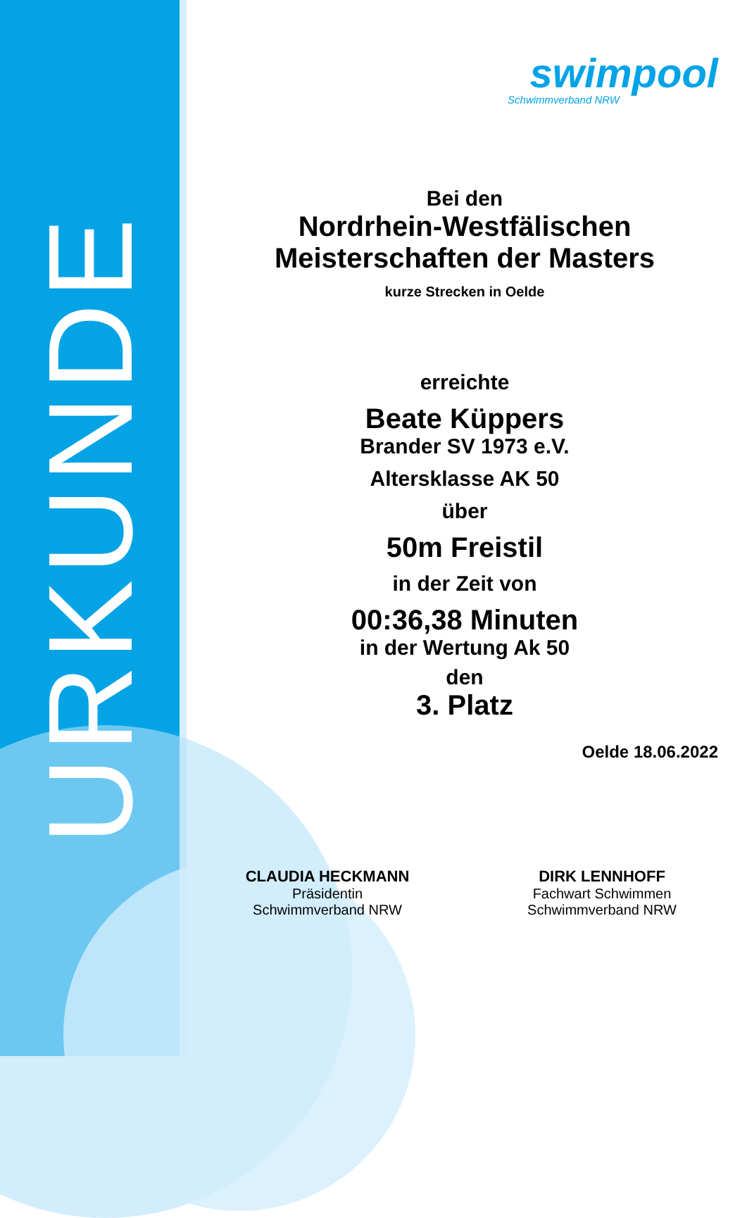URKUNDE
swimpool
Schwimmverband NRW
Bei den
Nordrhein-Westfälischen
Meisterschaften der Masters
kurze Strecken in Oelde
erreichte
Beate Küppers
Brander SV 1973 e.V.
Altersklasse AK 50
über
50m Freistil
in der Zeit von
00:36,38 Minuten
in der Wertung Ak 50
den
3. Platz
Oelde 18.06.2022
CLAUDIA HECKMANN
Präsidentin
Schwimmverband NRW
DIRK LENNHOFF
Fachwart Schwimmen
Schwimmverband NRW